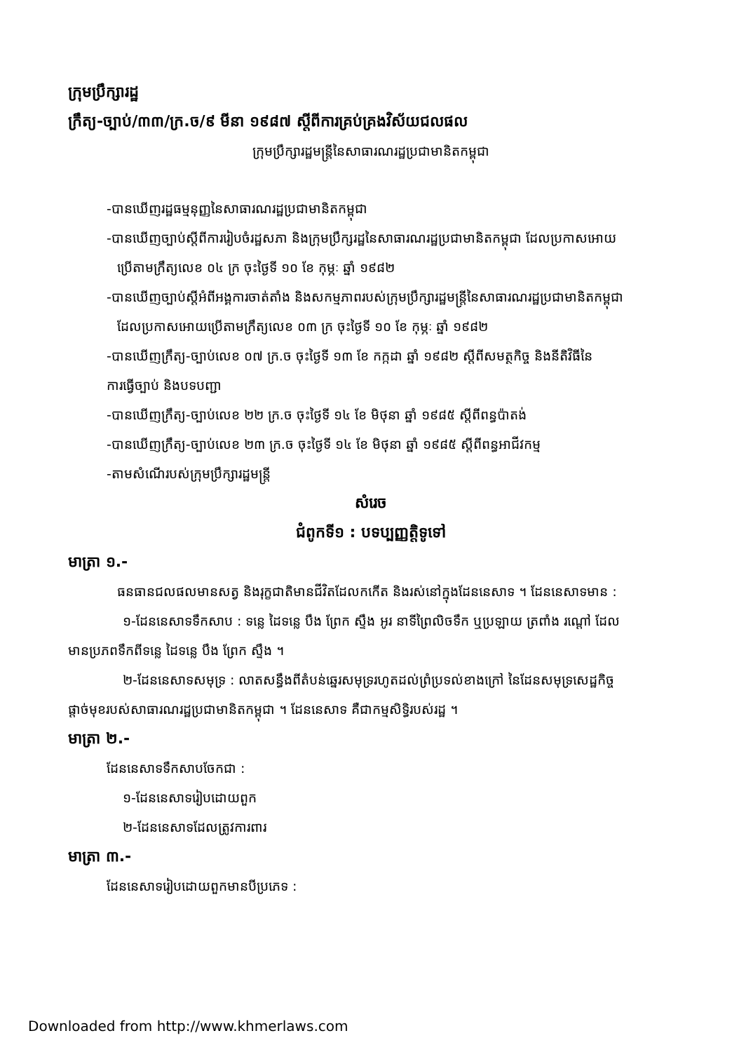ក្រុមប្រឹក្សារដ្ឋ
ក្រឹត្យ-ច្បាប់/៣៣/ក្រ.ច/៩ មីនា ១៩៨៧ ស្តីពីការគ្រប់គ្រងវិស័យជលផល
ក្រុមប្រឹក្សារដ្ឋមន្ត្រីនៃសាធារណរដ្ឋប្រជាមានិតកម្ពុជា
-បានឃើញរដ្ឋធម្មនុញ្ញនៃសាធារណរដ្ឋប្រជាមានិតកម្ពុជា
-បានឃើញច្បាប់ស្តីពីការរៀបចំរដ្ឋសភា និងក្រុមប្រឹក្សរដ្ឋនៃសាធារណរដ្ឋប្រជាមានិតកម្ពុជា ដែលប្រកាសអោយ
ប្រើតាមក្រឹត្យលេខ ០៤ ក្រ ចុះថ្ងៃទី ១០ ខែ កុម្ភៈ ឆ្នាំ ១៩៨២
-បានឃើញច្បាប់ស្តីអំពីអង្គការចាត់តាំង និងសកម្មភាពរបស់ក្រុមប្រឹក្សារដ្ឋមន្ត្រីនៃសាធារណរដ្ឋប្រជាមានិតកម្ពុជា
ដែលប្រកាសអោយប្រើតាមក្រឹត្យលេខ ០៣ ក្រ ចុះថ្ងៃទី ១០ ខែ កុម្ភៈ ឆ្នាំ ១៩៨២
-បានឃើញក្រឹត្យ-ច្បាប់លេខ ០៧ ក្រ.ច ចុះថ្ងៃទី ១៣ ខែ កក្កដា ឆ្នាំ ១៩៨២ ស្តីពីសមត្ថកិច្ច និងនីតិវិធីនៃ
ការធ្វើច្បាប់ និងបទបញ្ជា
-បានឃើញក្រឹត្យ-ច្បាប់លេខ ២២ ក្រ.ច ចុះថ្ងៃទី ១៤ ខែ មិថុនា ឆ្នាំ ១៩៨៥ ស្តីពីពន្ធប៉ាតង់
-បានឃើញក្រឹត្យ-ច្បាប់លេខ ២៣ ក្រ.ច ចុះថ្ងៃទី ១៤ ខែ មិថុនា ឆ្នាំ ១៩៨៥ ស្តីពីពន្ធអាជីវកម្ម
-តាមសំណើរបស់ក្រុមប្រឹក្សារដ្ឋមន្ត្រី
សំរេច
ជំពូកទី១ : បទប្បញ្ញត្តិទូទៅ
មាត្រា ១.-
ធនធានជលផលមានសត្វ និងរុក្ខជាតិមានជីវិតដែលកកើត និងរស់នៅក្នុងដែននេសាទ ។ ដែននេសាទមាន :
១-ដែននេសាទទឹកសាប : ទន្លេ ដៃទន្លេ បឹង ព្រែក ស្ទឹង អូរ នាទីព្រៃលិចទឹក ឬប្រឡាយ ត្រពាំង រណ្តៅ ដែល
មានប្រភពទឹកពីទន្លេ ដៃទន្លេ បឹង ព្រែក ស្ទឹង ។
២-ដែននេសាទសមុទ្រ : លាតសន្ធឹងពីតំបន់ឆ្នេរសមុទ្ររហូតដល់ព្រំប្រទល់ខាងក្រៅ នៃដែនសមុទ្រសេដ្ឋកិច្ច
ផ្តាច់មុខរបស់សាធារណរដ្ឋប្រជាមានិតកម្ពុជា ។ ដែននេសាទ គឺជាកម្មសិទ្ធិរបស់រដ្ឋ ។
មាត្រា ២.-
ដែននេសាទទឹកសាបចែកជា :
១-ដែននេសាទរៀបដោយពួក
២-ដែននេសាទដែលត្រូវការពារ
មាត្រា ៣.-
ដែននេសាទរៀបដោយពួកមានបីប្រភេទ :
Downloaded from http://www.khmerlaws.com